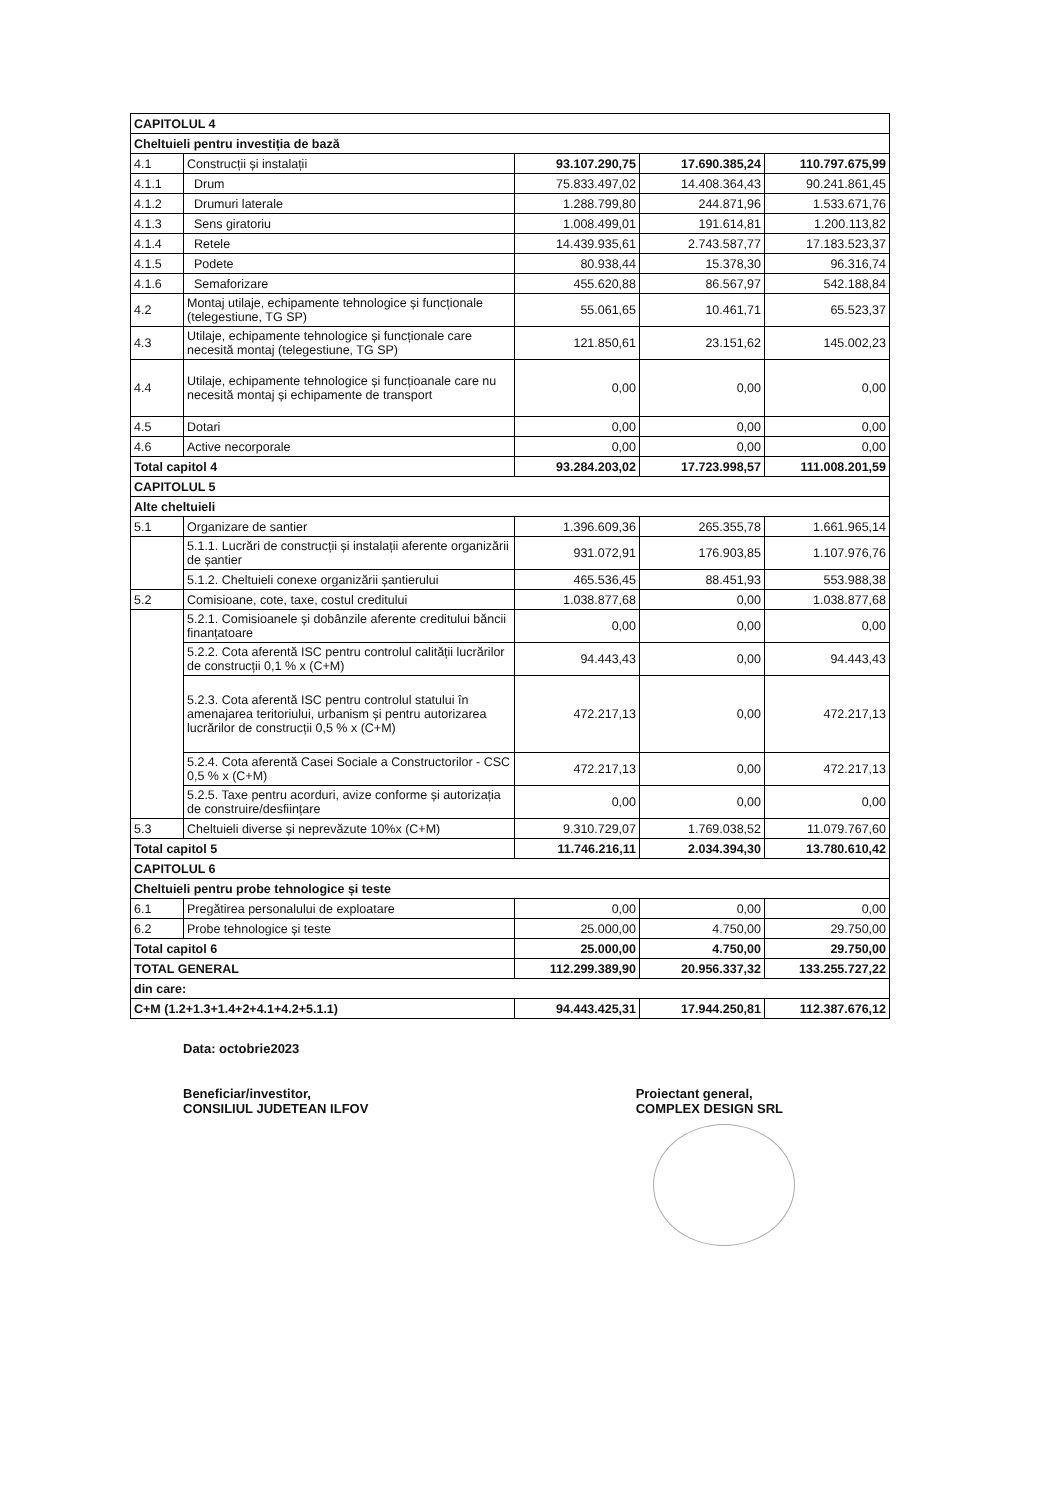| CAPITOLUL 4 | | | | |
| Cheltuieli pentru investiția de bază | | | | |
| 4.1 | Construcții și instalații | 93.107.290,75 | 17.690.385,24 | 110.797.675,99 |
| 4.1.1 | Drum | 75.833.497,02 | 14.408.364,43 | 90.241.861,45 |
| 4.1.2 | Drumuri laterale | 1.288.799,80 | 244.871,96 | 1.533.671,76 |
| 4.1.3 | Sens giratoriu | 1.008.499,01 | 191.614,81 | 1.200.113,82 |
| 4.1.4 | Retele | 14.439.935,61 | 2.743.587,77 | 17.183.523,37 |
| 4.1.5 | Podete | 80.938,44 | 15.378,30 | 96.316,74 |
| 4.1.6 | Semaforizare | 455.620,88 | 86.567,97 | 542.188,84 |
| 4.2 | Montaj utilaje, echipamente tehnologice și funcționale (telegestiune, TG SP) | 55.061,65 | 10.461,71 | 65.523,37 |
| 4.3 | Utilaje, echipamente tehnologice și funcționale care necesită montaj (telegestiune, TG SP) | 121.850,61 | 23.151,62 | 145.002,23 |
| 4.4 | Utilaje, echipamente tehnologice și funcțioanale care nu necesită montaj și echipamente de transport | 0,00 | 0,00 | 0,00 |
| 4.5 | Dotari | 0,00 | 0,00 | 0,00 |
| 4.6 | Active necorporale | 0,00 | 0,00 | 0,00 |
| Total capitol 4 | | 93.284.203,02 | 17.723.998,57 | 111.008.201,59 |
| CAPITOLUL 5 | | | | |
| Alte cheltuieli | | | | |
| 5.1 | Organizare de santier | 1.396.609,36 | 265.355,78 | 1.661.965,14 |
| | 5.1.1. Lucrări de construcții și instalații aferente organizării de șantier | 931.072,91 | 176.903,85 | 1.107.976,76 |
| | 5.1.2. Cheltuieli conexe organizării șantierului | 465.536,45 | 88.451,93 | 553.988,38 |
| 5.2 | Comisioane, cote, taxe, costul creditului | 1.038.877,68 | 0,00 | 1.038.877,68 |
| | 5.2.1. Comisioanele și dobânzile aferente creditului băncii finanțatoare | 0,00 | 0,00 | 0,00 |
| | 5.2.2. Cota aferentă ISC pentru controlul calității lucrărilor de construcții 0,1 % x (C+M) | 94.443,43 | 0,00 | 94.443,43 |
| | 5.2.3. Cota aferentă ISC pentru controlul statului în amenajarea teritoriului, urbanism și pentru autorizarea lucrărilor de construcții 0,5 % x (C+M) | 472.217,13 | 0,00 | 472.217,13 |
| | 5.2.4. Cota aferentă Casei Sociale a Constructorilor - CSC 0,5 % x (C+M) | 472.217,13 | 0,00 | 472.217,13 |
| | 5.2.5. Taxe pentru acorduri, avize conforme și autorizația de construire/desființare | 0,00 | 0,00 | 0,00 |
| 5.3 | Cheltuieli diverse și neprevăzute 10%x (C+M) | 9.310.729,07 | 1.769.038,52 | 11.079.767,60 |
| Total capitol 5 | | 11.746.216,11 | 2.034.394,30 | 13.780.610,42 |
| CAPITOLUL 6 | | | | |
| Cheltuieli pentru probe tehnologice și teste | | | | |
| 6.1 | Pregătirea personalului de exploatare | 0,00 | 0,00 | 0,00 |
| 6.2 | Probe tehnologice și teste | 25.000,00 | 4.750,00 | 29.750,00 |
| Total capitol 6 | | 25.000,00 | 4.750,00 | 29.750,00 |
| TOTAL GENERAL | | 112.299.389,90 | 20.956.337,32 | 133.255.727,22 |
| din care: | | | | |
| C+M (1.2+1.3+1.4+2+4.1+4.2+5.1.1) | | 94.443.425,31 | 17.944.250,81 | 112.387.676,12 |
Data: octobrie2023
Beneficiar/investitor,
CONSILIUL JUDETEAN ILFOV
Proiectant general,
COMPLEX DESIGN SRL